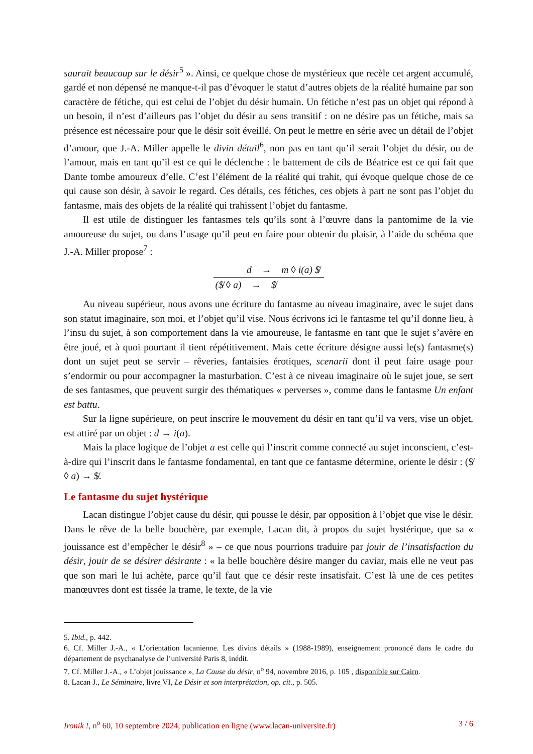saurait beaucoup sur le désir<sup>5</sup> ». Ainsi, ce quelque chose de mystérieux que recèle cet argent accumulé, gardé et non dépensé ne manque-t-il pas d’évoquer le statut d’autres objets de la réalité humaine par son caractère de fétiche, qui est celui de l’objet du désir humain. Un fétiche n’est pas un objet qui répond à un besoin, il n’est d’ailleurs pas l’objet du désir au sens transitif : on ne désire pas un fétiche, mais sa présence est nécessaire pour que le désir soit éveillé. On peut le mettre en série avec un détail de l’objet d’amour, que J.-A. Miller appelle le divin détail<sup>6</sup>, non pas en tant qu’il serait l’objet du désir, ou de l’amour, mais en tant qu’il est ce qui le déclenche : le battement de cils de Béatrice est ce qui fait que Dante tombe amoureux d’elle. C’est l’élément de la réalité qui trahit, qui évoque quelque chose de ce qui cause son désir, à savoir le regard. Ces détails, ces fétiches, ces objets à part ne sont pas l’objet du fantasme, mais des objets de la réalité qui trahissent l’objet du fantasme.
Il est utile de distinguer les fantasmes tels qu’ils sont à l’œuvre dans la pantomime de la vie amoureuse du sujet, ou dans l’usage qu’il peut en faire pour obtenir du plaisir, à l’aide du schéma que J.-A. Miller propose<sup>7</sup> :
d → m ◊ i(a) $̸
($̸ ◊ a) → $̸
Au niveau supérieur, nous avons une écriture du fantasme au niveau imaginaire, avec le sujet dans son statut imaginaire, son moi, et l’objet qu’il vise. Nous écrivons ici le fantasme tel qu’il donne lieu, à l’insu du sujet, à son comportement dans la vie amoureuse, le fantasme en tant que le sujet s’avère en être joué, et à quoi pourtant il tient répétitivement. Mais cette écriture désigne aussi le(s) fantasme(s) dont un sujet peut se servir – rêveries, fantaisies érotiques, scenarii dont il peut faire usage pour s’endormir ou pour accompagner la masturbation. C’est à ce niveau imaginaire où le sujet joue, se sert de ses fantasmes, que peuvent surgir des thématiques « perverses », comme dans le fantasme Un enfant est battu.
Sur la ligne supérieure, on peut inscrire le mouvement du désir en tant qu’il va vers, vise un objet, est attiré par un objet : d → i(a).
Mais la place logique de l’objet a est celle qui l’inscrit comme connecté au sujet inconscient, c’est-à-dire qui l’inscrit dans le fantasme fondamental, en tant que ce fantasme détermine, oriente le désir : ($̸ ◊ a) → $̸.
Le fantasme du sujet hystérique
Lacan distingue l’objet cause du désir, qui pousse le désir, par opposition à l’objet que vise le désir. Dans le rêve de la belle bouchère, par exemple, Lacan dit, à propos du sujet hystérique, que sa « jouissance est d’empêcher le désir<sup>8</sup> » – ce que nous pourrions traduire par jouir de l’insatisfaction du désir, jouir de se désirer désirante : « la belle bouchère désire manger du caviar, mais elle ne veut pas que son mari le lui achète, parce qu’il faut que ce désir reste insatisfait. C’est là une de ces petites manœuvres dont est tissée la trame, le texte, de la vie
5. Ibid., p. 442.
6. Cf. Miller J.-A., « L’orientation lacanienne. Les divins détails » (1988-1989), enseignement prononcé dans le cadre du département de psychanalyse de l’université Paris 8, inédit.
7. Cf. Miller J.-A., « L’objet jouissance », La Cause du désir, n<sup>o</sup> 94, novembre 2016, p. 105 , disponible sur Cairn.
8. Lacan J., Le Séminaire, livre VI, Le Désir et son interprétation, op. cit., p. 505.
Ironik !, n<sup>o</sup> 60, 10 septembre 2024, publication en ligne (www.lacan-universite.fr) 3 / 6